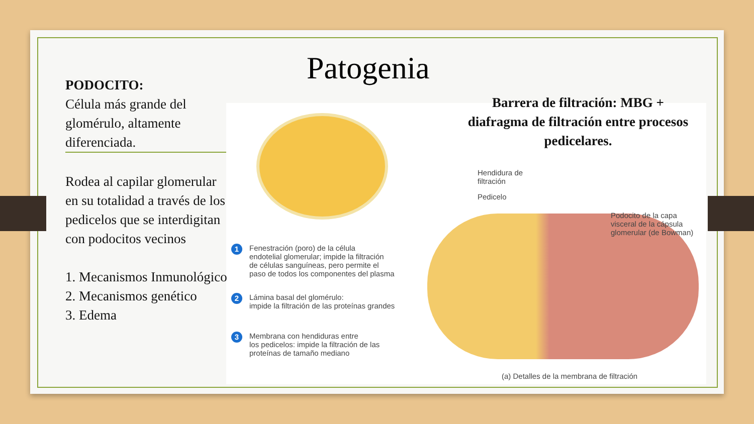Patogenia
Hendidura de
filtración
Pedicelo
Podocito de la capa
visceral de la cápsula
glomerular (de Bowman)
1 Fenestración (poro) de la célula
endotelial glomerular; impide la filtración
de células sanguíneas, pero permite el
paso de todos los componentes del plasma
2 Lámina basal del glomérulo:
impide la filtración de las proteínas grandes
3 Membrana con hendiduras entre
los pedicelos: impide la filtración de las
proteínas de tamaño mediano
(a) Detalles de la membrana de filtración
Barrera de filtración: MBG + diafragma de filtración entre procesos pedicelares.
PODOCITO:
Célula más grande del glomérulo, altamente diferenciada.
Rodea al capilar glomerular en su totalidad a través de los pedicelos que se interdigitan con podocitos vecinos
1. Mecanismos Inmunológico
2. Mecanismos genético
3. Edema